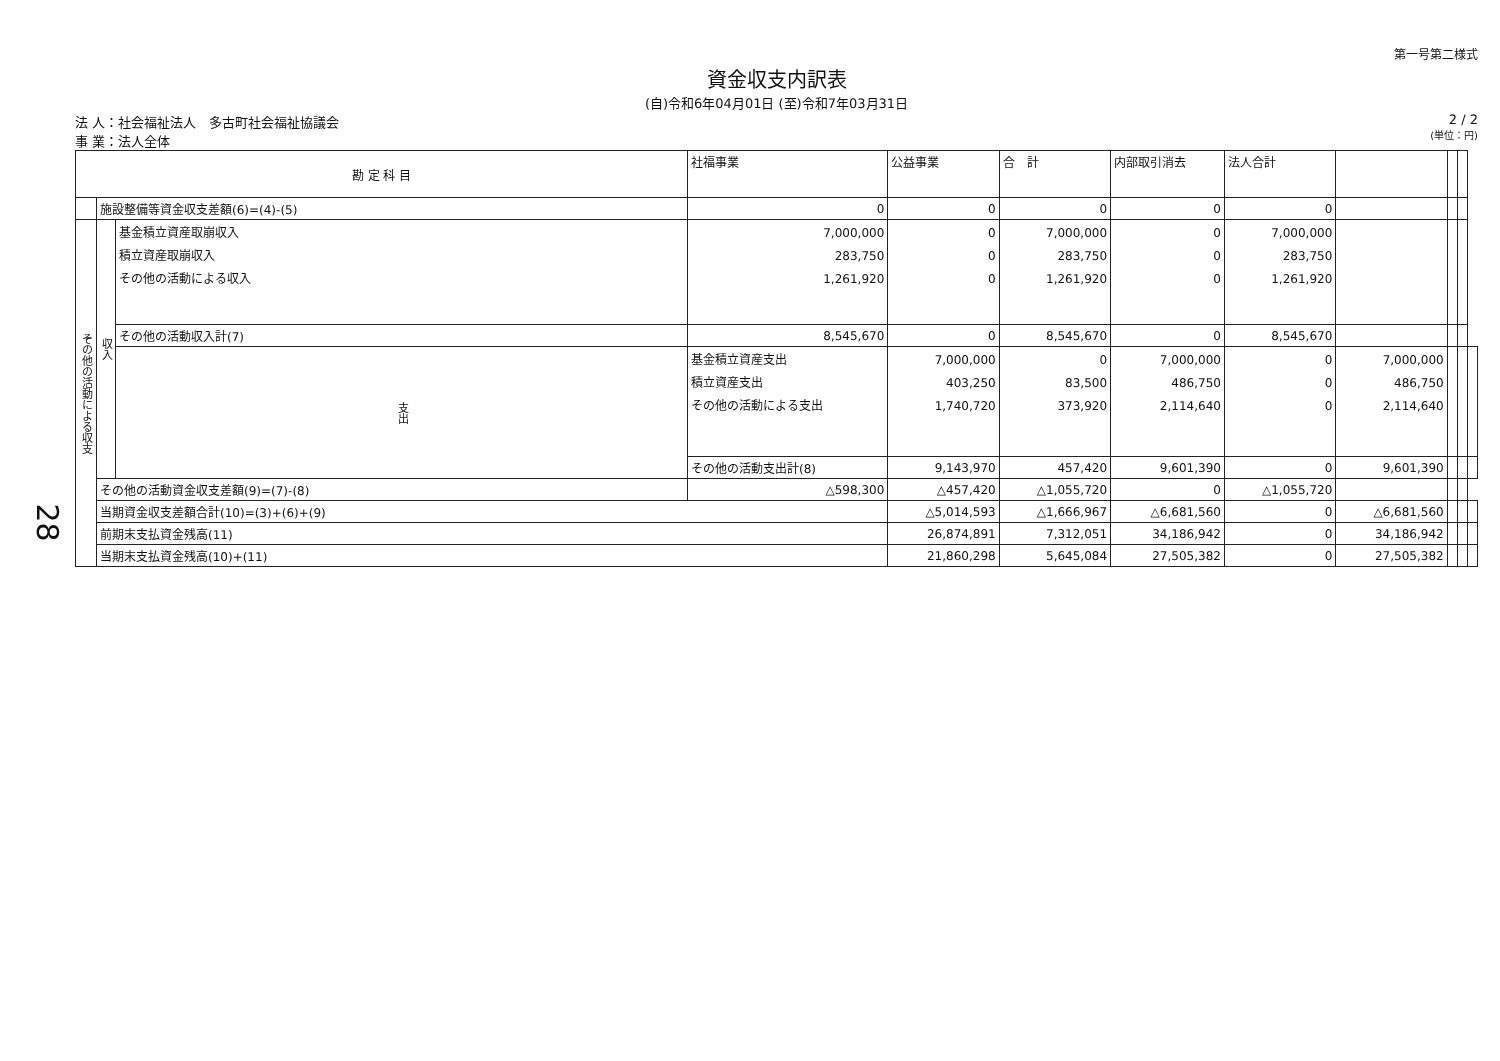28
第一号第二様式
資金収支内訳表
(自)令和6年04月01日 (至)令和7年03月31日
法 人：社会福祉法人　多古町社会福祉協議会
事 業：法人全体
2 / 2
(単位：円)
| 勘 定 科 目 | | | 社福事業 | 公益事業 | 合 計 | 内部取引消去 | 法人合計 | | | | |
| --- | --- | --- | --- | --- | --- | --- | --- | --- | --- | --- | --- |
| | 施設整備等資金収支差額(6)=(4)-(5) | | 0 | 0 | 0 | 0 | 0 | | | | |
| その他の活動による収支 | 収入 | 基金積立資産取崩収入 積立資産取崩収入 その他の活動による収入 | 7,000,000 283,750 1,261,920 | 0 0 0 | 7,000,000 283,750 1,261,920 | 0 0 0 | 7,000,000 283,750 1,261,920 | | | | |
| | | その他の活動収入計(7) | 8,545,670 | 0 | 8,545,670 | 0 | 8,545,670 | | | | |
| | | 支出 | 基金積立資産支出 積立資産支出 その他の活動による支出 | 7,000,000 403,250 1,740,720 | 0 83,500 373,920 | 7,000,000 486,750 2,114,640 | 0 0 0 | 7,000,000 486,750 2,114,640 | | | |
| | | | その他の活動支出計(8) | 9,143,970 | 457,420 | 9,601,390 | 0 | 9,601,390 | | | |
| | その他の活動資金収支差額(9)=(7)-(8) | | △598,300 | △457,420 | △1,055,720 | 0 | △1,055,720 | | | | |
| | 当期資金収支差額合計(10)=(3)+(6)+(9) | | | △5,014,593 | △1,666,967 | △6,681,560 | 0 | △6,681,560 | | | |
| | 前期末支払資金残高(11) | | | 26,874,891 | 7,312,051 | 34,186,942 | 0 | 34,186,942 | | | |
| | 当期末支払資金残高(10)+(11) | | | 21,860,298 | 5,645,084 | 27,505,382 | 0 | 27,505,382 | | | |